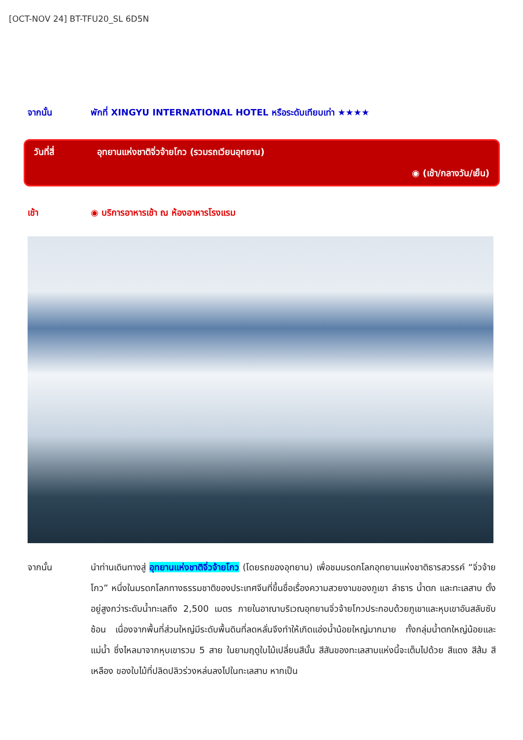[OCT-NOV 24] BT-TFU20_SL 6D5N
จากนั้น พักที่ XINGYU INTERNATIONAL HOTEL หรือระดับเทียบเท่า ★★★★
วันที่สี่ อุทยานแห่งชาติจิ่วจ้ายโกว (รวมรถเวียนอุทยาน)
◉ (เช้า/กลางวัน/เย็น)
เช้า ◉ บริการอาหารเช้า ณ ห้องอาหารโรงแรม
จากนั้น นำท่านเดินทางสู่ อุทยานแห่งชาติจิ่วจ้ายโกว (โดยรถของอุทยาน) เพื่อชมมรดกโลกอุทยานแห่งชาติธารสวรรค์ “จิ่วจ้ายโกว” หนึ่งในมรดกโลกทางธรรมชาติของประเทศจีนที่ขึ้นชื่อเรื่องความสวยงามของภูเขา ลำธาร น้ำตก และทะเลสาบ ตั้งอยู่สูงกว่าระดับน้ำทะเลถึง 2,500 เมตร ภายในอาณาบริเวณอุทยานจิ่วจ้ายโกวประกอบด้วยภูเขาและหุบเขาอันสลับซับซ้อน เนื่องจากพื้นที่ส่วนใหญ่มีระดับพื้นดินที่ลดหลั่นจึงทำให้เกิดแอ่งน้ำน้อยใหญ่มากมาย ทั้งกลุ่มน้ำตกใหญ่น้อยและแม่น้ำ ซึ่งไหลมาจากหุบเขารวม 5 สาย ในยามฤดูใบไม้เปลี่ยนสีนั้น สีสันของทะเลสาบแห่งนี้จะเต็มไปด้วย สีแดง สีส้ม สีเหลือง ของใบไม้ที่ปลิดปลิวร่วงหล่นลงไปในทะเลสาบ หากเป็น